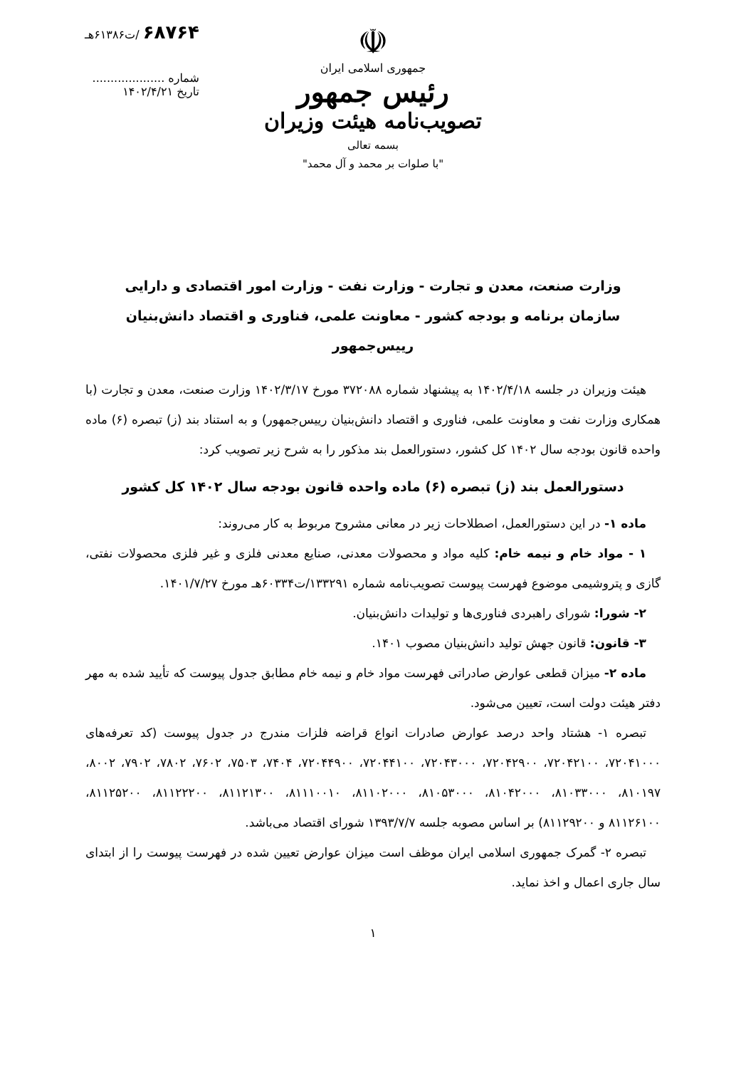☫
جمهوری اسلامی ایران
رئیس جمهور
تصویب‌نامه هیئت وزیران
بسمه تعالی
"با صلوات بر محمد و آل محمد"
۶۸۷۶۴ /ت۶۱۳۸۶هـ
شماره ....................
تاریخ ۱۴۰۲/۴/۲۱
وزارت صنعت، معدن و تجارت - وزارت نفت - وزارت امور اقتصادی و دارایی
سازمان برنامه و بودجه کشور - معاونت علمی، فناوری و اقتصاد دانش‌بنیان رییس‌جمهور
هیئت وزیران در جلسه ۱۴۰۲/۴/۱۸ به پیشنهاد شماره ۳۷۲۰۸۸ مورخ ۱۴۰۲/۳/۱۷ وزارت صنعت، معدن و تجارت (با همکاری وزارت نفت و معاونت علمی، فناوری و اقتصاد دانش‌بنیان رییس‌جمهور) و به استناد بند (ز) تبصره (۶) ماده واحده قانون بودجه سال ۱۴۰۲ کل کشور، دستورالعمل بند مذکور را به شرح زیر تصویب کرد:
دستورالعمل بند (ز) تبصره (۶) ماده واحده قانون بودجه سال ۱۴۰۲ کل کشور
ماده ۱- در این دستورالعمل، اصطلاحات زیر در معانی مشروح مربوط به کار می‌روند:
۱ - مواد خام و نیمه خام: کلیه مواد و محصولات معدنی، صنایع معدنی فلزی و غیر فلزی محصولات نفتی، گازی و پتروشیمی موضوع فهرست پیوست تصویب‌نامه شماره ۱۳۳۲۹۱/ت۶۰۳۳۴هـ مورخ ۱۴۰۱/۷/۲۷.
۲- شورا: شورای راهبردی فناوری‌ها و تولیدات دانش‌بنیان.
۳- قانون: قانون جهش تولید دانش‌بنیان مصوب ۱۴۰۱.
ماده ۲- میزان قطعی عوارض صادراتی فهرست مواد خام و نیمه خام مطابق جدول پیوست که تأیید شده به مهر دفتر هیئت دولت است، تعیین می‌شود.
تبصره ۱- هشتاد واحد درصد عوارض صادرات انواع قراضه فلزات مندرج در جدول پیوست (کد تعرفه‌های ۷۲۰۴۱۰۰۰، ۷۲۰۴۲۱۰۰، ۷۲۰۴۲۹۰۰، ۷۲۰۴۳۰۰۰، ۷۲۰۴۴۱۰۰، ۷۲۰۴۴۹۰۰، ۷۴۰۴، ۷۵۰۳، ۷۶۰۲، ۷۸۰۲، ۷۹۰۲، ۸۰۰۲، ۸۱۰۱۹۷، ۸۱۰۳۳۰۰۰، ۸۱۰۴۲۰۰۰، ۸۱۰۵۳۰۰۰، ۸۱۱۰۲۰۰۰، ۸۱۱۱۰۰۱۰، ۸۱۱۲۱۳۰۰، ۸۱۱۲۲۲۰۰، ۸۱۱۲۵۲۰۰، ۸۱۱۲۶۱۰۰ و ۸۱۱۲۹۲۰۰) بر اساس مصوبه جلسه ۱۳۹۳/۷/۷ شورای اقتصاد می‌باشد.
تبصره ۲- گمرک جمهوری اسلامی ایران موظف است میزان عوارض تعیین شده در فهرست پیوست را از ابتدای سال جاری اعمال و اخذ نماید.
۱